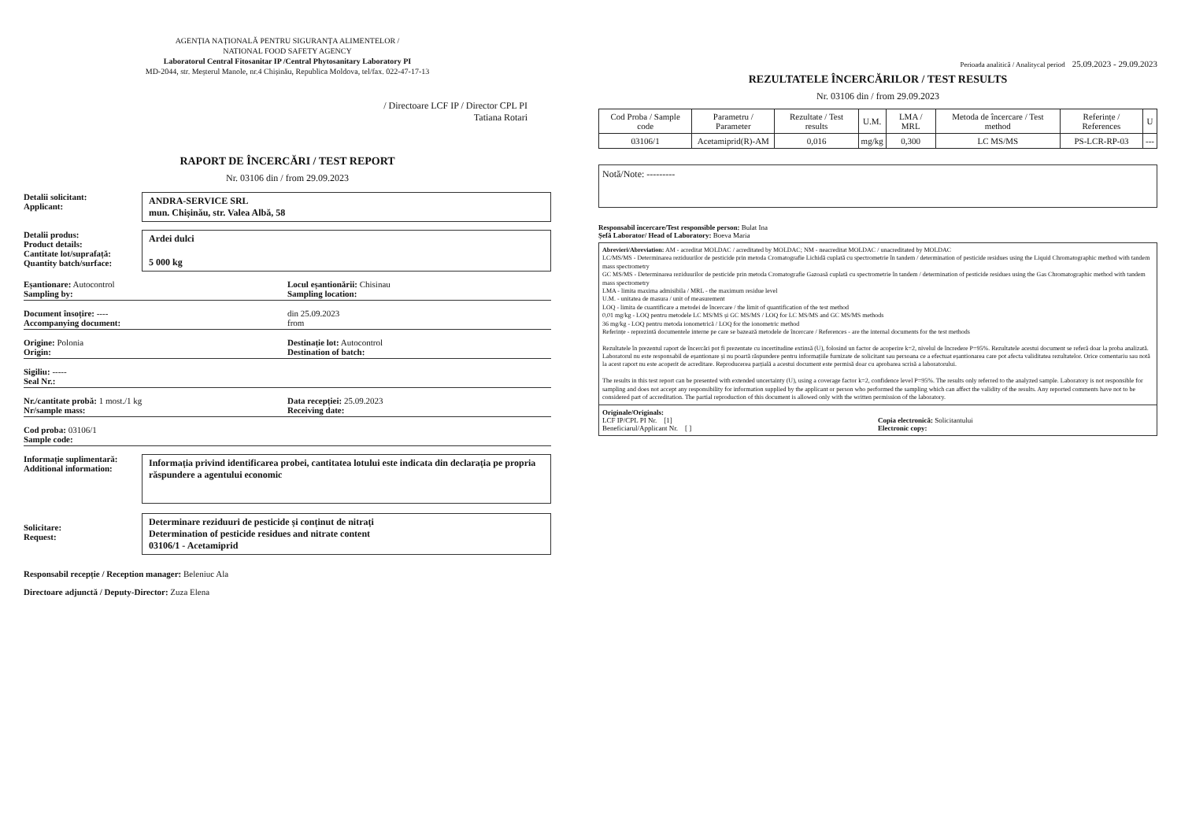AGENȚIA NAȚIONALĂ PENTRU SIGURANȚA ALIMENTELOR /
NATIONAL FOOD SAFETY AGENCY
Laboratorul Central Fitosanitar IP /Central Phytosanitary Laboratory PI
MD-2044, str. Meșterul Manole, nr.4 Chișinău, Republica Moldova, tel/fax. 022-47-17-13
/ Directoare LCF IP / Director CPL PI
Tatiana Rotari
RAPORT DE ÎNCERCĂRI / TEST REPORT
Nr. 03106 din / from 29.09.2023
Detalii solicitant:
Applicant:
ANDRA-SERVICE SRL
mun. Chișinău, str. Valea Albă, 58
Detalii produs:
Product details:
Cantitate lot/suprafață:
Quantity batch/surface:
Ardei dulci
5 000 kg
Eșantionare: Autocontrol
Sampling by:
Locul eșantionării: Chisinau
Sampling location:
Document însoțire: ----
Accompanying document:
din 25.09.2023
from
Origine: Polonia
Origin:
Destinație lot: Autocontrol
Destination of batch:
Sigiliu: -----
Seal Nr.:
Nr./cantitate probă: 1 most./1 kg
Nr/sample mass:
Data recepției: 25.09.2023
Receiving date:
Cod proba: 03106/1
Sample code:
Informație suplimentară:
Additional information:
Informația privind identificarea probei, cantitatea lotului este indicata din declarația pe propria răspundere a agentului economic
Solicitare:
Request:
Determinare reziduuri de pesticide și conținut de nitrați
Determination of pesticide residues and nitrate content
03106/1 - Acetamiprid
Responsabil recepție / Reception manager: Beleniuc Ala
Directoare adjunctă / Deputy-Director: Zuza Elena
Perioada analitică / Analitycal period 25.09.2023 - 29.09.2023
REZULTATELE ÎNCERCĂRILOR / TEST RESULTS
Nr. 03106 din / from 29.09.2023
| Cod Proba / Sample code | Parametru / Parameter | Rezultate / Test results | U.M. | LMA / MRL | Metoda de încercare / Test method | Referințe / References | U |
| --- | --- | --- | --- | --- | --- | --- | --- |
| 03106/1 | Acetamiprid(R)-AM | 0,016 | mg/kg | 0,300 | LC MS/MS | PS-LCR-RP-03 | --- |
Notă/Note: ---------
Responsabil încercare/Test responsible person: Bulat Ina
Șefă Laborator/ Head of Laboratory: Boeva Maria
Abrevieri/Abreviation: AM - acreditat MOLDAC / acreditated by MOLDAC; NM - neacreditat MOLDAC / unacreditated by MOLDAC
LC/MS/MS - Determinarea reziduurilor de pesticide prin metoda Cromatografie Lichidă cuplată cu spectrometrie în tandem / determination of pesticide residues using the Liquid Chromatographic method with tandem mass spectrometry
GC MS/MS - Determinarea reziduurilor de pesticide prin metoda Cromatografie Gazoasă cuplată cu spectrometrie în tandem / determination of pesticide residues using the Gas Chromatographic method with tandem mass spectrometry
LMA - limita maxima admisibila / MRL - the maximum residue level
U.M. - unitatea de masura / unit of measurement
LOQ - limita de cuantificare a metodei de încercare / the limit of quantification of the test method
0,01 mg/kg - LOQ pentru metodele LC MS/MS și GC MS/MS / LOQ for LC MS/MS and GC MS/MS methods
36 mg/kg - LOQ pentru metoda ionometrică / LOQ for the ionometric method
Referințe - reprezintă documentele interne pe care se bazează metodele de încercare / References - are the internal documents for the test methods
Rezultatele în prezentul raport de încercări pot fi prezentate cu incertitudine extinsă (U), folosind un factor de acoperire k=2, nivelul de încredere P=95%. Rezultatele acestui document se referă doar la proba analizată. Laboratorul nu este responsabil de eșantionare și nu poartă răspundere pentru informațiile furnizate de solicitant sau persoana ce a efectuat eșantionarea care pot afecta validitatea rezultatelor. Orice comentariu sau notă la acest raport nu este acoperit de acreditare. Reproducerea parțială a acestui document este permisă doar cu aprobarea scrisă a laboratorului.
The results in this test report can be presented with extended uncertainty (U), using a coverage factor k=2, confidence level P=95%. The results only referred to the analyzed sample. Laboratory is not responsible for sampling and does not accept any responsibility for information supplied by the applicant or person who performed the sampling which can affect the validity of the results. Any reported comments have not to be considered part of accreditation. The partial reproduction of this document is allowed only with the written permission of the laboratory.
Originale/Originals:
LCF IP/CPL PI Nr. [1]
Beneficiarul/Applicant Nr. [ ]
Copia electronică: Solicitantului
Electronic copy: